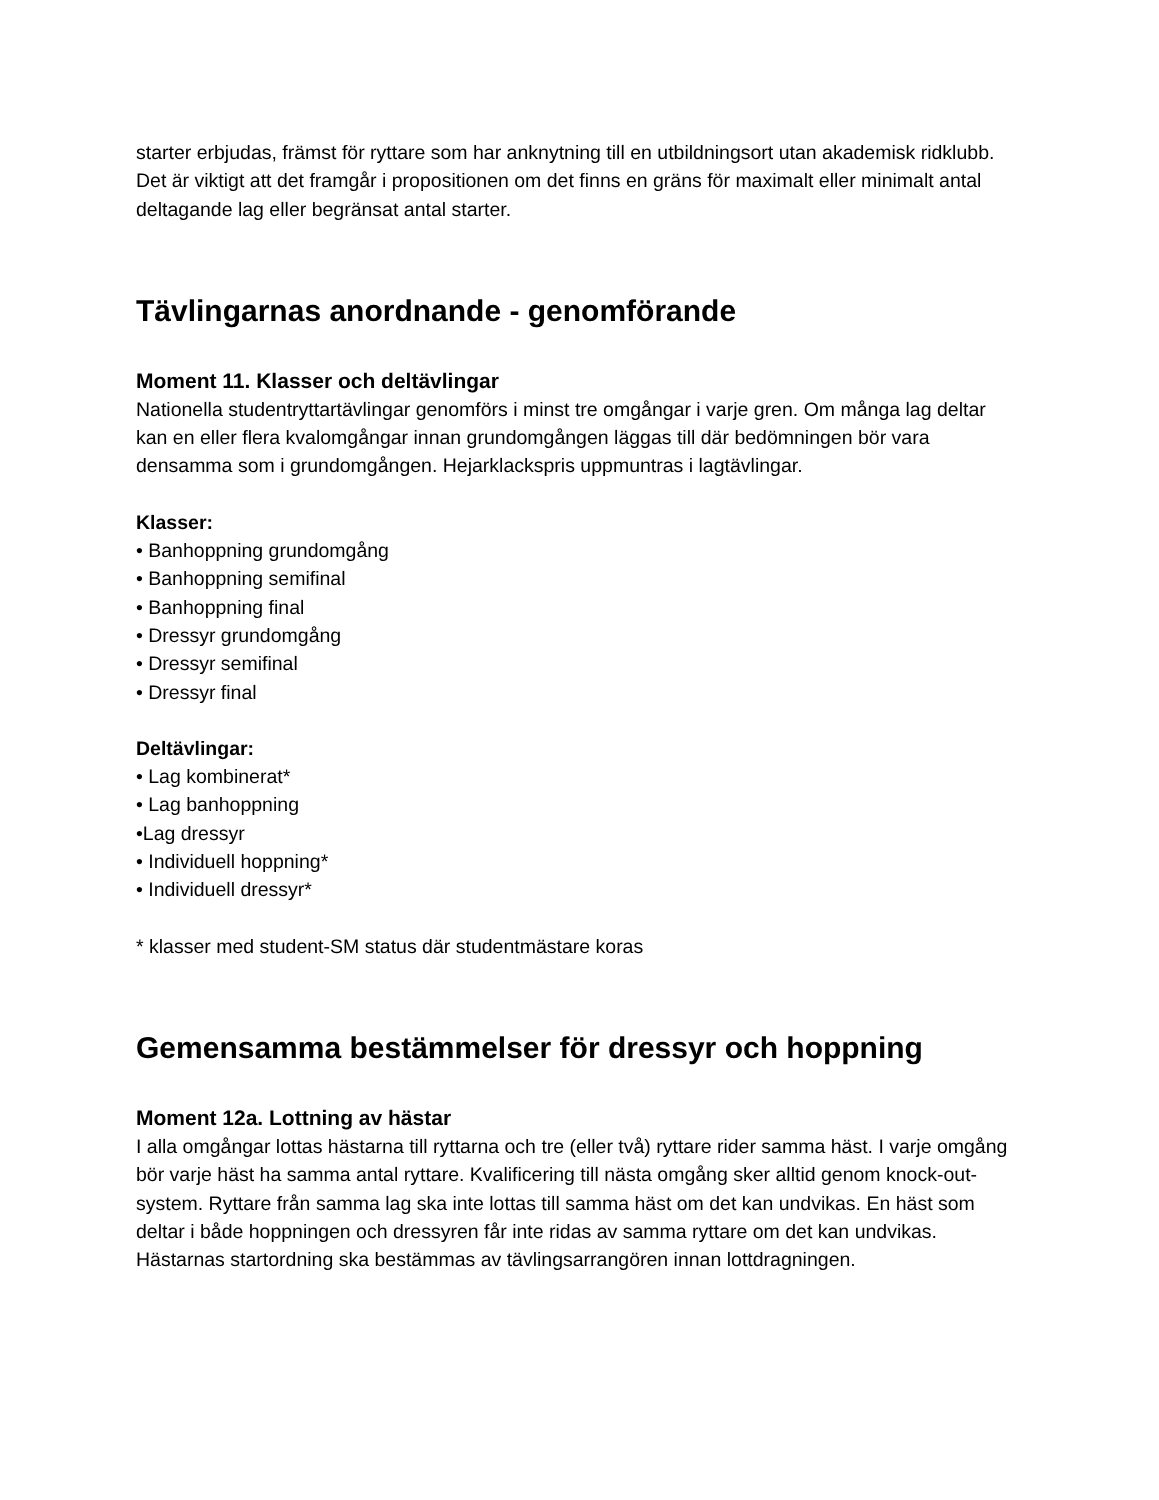starter erbjudas, främst för ryttare som har anknytning till en utbildningsort utan akademisk ridklubb. Det är viktigt att det framgår i propositionen om det finns en gräns för maximalt eller minimalt antal deltagande lag eller begränsat antal starter.
Tävlingarnas anordnande - genomförande
Moment 11. Klasser och deltävlingar
Nationella studentryttartävlingar genomförs i minst tre omgångar i varje gren. Om många lag deltar kan en eller flera kvalomgångar innan grundomgången läggas till där bedömningen bör vara densamma som i grundomgången. Hejarklackspris uppmuntras i lagtävlingar.
Klasser:
• Banhoppning grundomgång
• Banhoppning semifinal
• Banhoppning final
• Dressyr grundomgång
• Dressyr semifinal
• Dressyr final
Deltävlingar:
• Lag kombinerat*
• Lag banhoppning
•Lag dressyr
• Individuell hoppning*
• Individuell dressyr*
* klasser med student-SM status där studentmästare koras
Gemensamma bestämmelser för dressyr och hoppning
Moment 12a. Lottning av hästar
I alla omgångar lottas hästarna till ryttarna och tre (eller två) ryttare rider samma häst. I varje omgång bör varje häst ha samma antal ryttare. Kvalificering till nästa omgång sker alltid genom knock-out-system. Ryttare från samma lag ska inte lottas till samma häst om det kan undvikas. En häst som deltar i både hoppningen och dressyren får inte ridas av samma ryttare om det kan undvikas. Hästarnas startordning ska bestämmas av tävlingsarrangören innan lottdragningen.